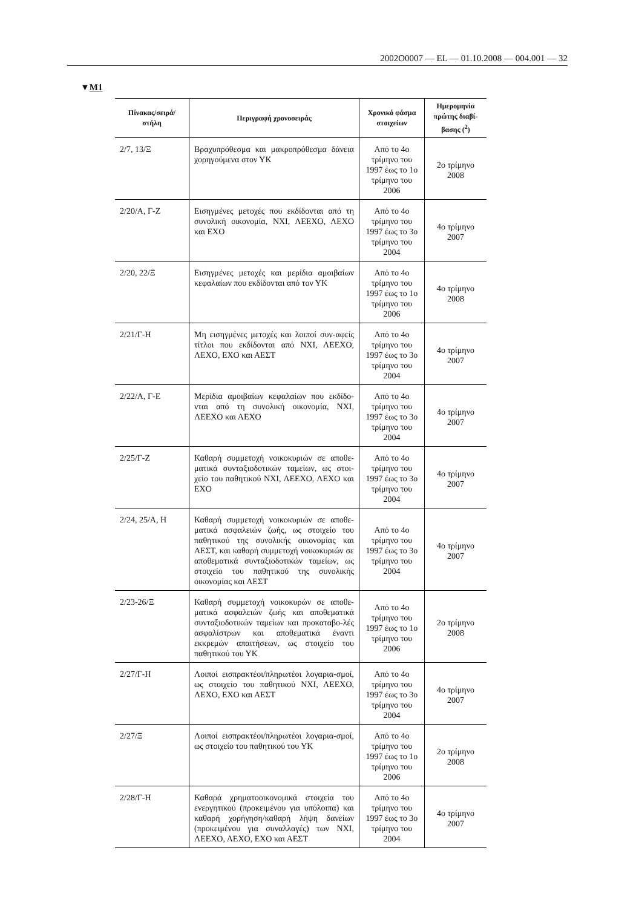2002O0007 — EL — 01.10.2008 — 004.001 — 32
▼M1
| Πίνακας/σειρά/ στήλη | Περιγραφή χρονοσειράς | Χρονικό φάσμα στοιχείων | Ημερομηνία πρώτης διαβί-βασης (<sup>2</sup>) |
| --- | --- | --- | --- |
| 2/7, 13/Ξ | Βραχυπρόθεσμα και μακροπρόθεσμα δάνεια χορηγούμενα στον ΥΚ | Από το 4ο τρίμηνο του 1997 έως το 1ο τρίμηνο του 2006 | 2ο τρίμηνο 2008 |
| 2/20/Α, Γ-Ζ | Εισηγμένες μετοχές που εκδίδονται από τη συνολική οικονομία, ΝΧΙ, ΛΕΕΧΟ, ΛΕΧΟ και ΕΧΟ | Από το 4ο τρίμηνο του 1997 έως το 3ο τρίμηνο του 2004 | 4ο τρίμηνο 2007 |
| 2/20, 22/Ξ | Εισηγμένες μετοχές και μερίδια αμοιβαίων κεφαλαίων που εκδίδονται από τον ΥΚ | Από το 4ο τρίμηνο του 1997 έως το 1ο τρίμηνο του 2006 | 4ο τρίμηνο 2008 |
| 2/21/Γ-Η | Μη εισηγμένες μετοχές και λοιποί συν-αφείς τίτλοι που εκδίδονται από ΝΧΙ, ΛΕΕΧΟ, ΛΕΧΟ, ΕΧΟ και ΑΕΣΤ | Από το 4ο τρίμηνο του 1997 έως το 3ο τρίμηνο του 2004 | 4ο τρίμηνο 2007 |
| 2/22/Α, Γ-Ε | Μερίδια αμοιβαίων κεφαλαίων που εκδίδο-νται από τη συνολική οικονομία, ΝΧΙ, ΛΕΕΧΟ και ΛΕΧΟ | Από το 4ο τρίμηνο του 1997 έως το 3ο τρίμηνο του 2004 | 4ο τρίμηνο 2007 |
| 2/25/Γ-Ζ | Καθαρή συμμετοχή νοικοκυριών σε αποθε-ματικά συνταξιοδοτικών ταμείων, ως στοι-χείο του παθητικού ΝΧΙ, ΛΕΕΧΟ, ΛΕΧΟ και ΕΧΟ | Από το 4ο τρίμηνο του 1997 έως το 3ο τρίμηνο του 2004 | 4ο τρίμηνο 2007 |
| 2/24, 25/Α, Η | Καθαρή συμμετοχή νοικοκυριών σε αποθε-ματικά ασφαλειών ζωής, ως στοιχείο του παθητικού της συνολικής οικονομίας και ΑΕΣΤ, και καθαρή συμμετοχή νοικοκυριών σε αποθεματικά συνταξιοδοτικών ταμείων, ως στοιχείο του παθητικού της συνολικής οικονομίας και ΑΕΣΤ | Από το 4ο τρίμηνο του 1997 έως το 3ο τρίμηνο του 2004 | 4ο τρίμηνο 2007 |
| 2/23-26/Ξ | Καθαρή συμμετοχή νοικοκυρών σε αποθε-ματικά ασφαλειών ζωής και αποθεματικά συνταξιοδοτικών ταμείων και προκαταβο-λές ασφαλίστρων και αποθεματικά έναντι εκκρεμών απαιτήσεων, ως στοιχείο του παθητικού του ΥΚ | Από το 4ο τρίμηνο του 1997 έως το 1ο τρίμηνο του 2006 | 2ο τρίμηνο 2008 |
| 2/27/Γ-Η | Λοιποί εισπρακτέοι/πληρωτέοι λογαρια-σμοί, ως στοιχείο του παθητικού ΝΧΙ, ΛΕΕΧΟ, ΛΕΧΟ, ΕΧΟ και ΑΕΣΤ | Από το 4ο τρίμηνο του 1997 έως το 3ο τρίμηνο του 2004 | 4ο τρίμηνο 2007 |
| 2/27/Ξ | Λοιποί εισπρακτέοι/πληρωτέοι λογαρια-σμοί, ως στοιχείο του παθητικού του ΥΚ | Από το 4ο τρίμηνο του 1997 έως το 1ο τρίμηνο του 2006 | 2ο τρίμηνο 2008 |
| 2/28/Γ-Η | Καθαρά χρηματοοικονομικά στοιχεία του ενεργητικού (προκειμένου για υπόλοιπα) και καθαρή χορήγηση/καθαρή λήψη δανείων (προκειμένου για συναλλαγές) των ΝΧΙ, ΛΕΕΧΟ, ΛΕΧΟ, ΕΧΟ και ΑΕΣΤ | Από το 4ο τρίμηνο του 1997 έως το 3ο τρίμηνο του 2004 | 4ο τρίμηνο 2007 |